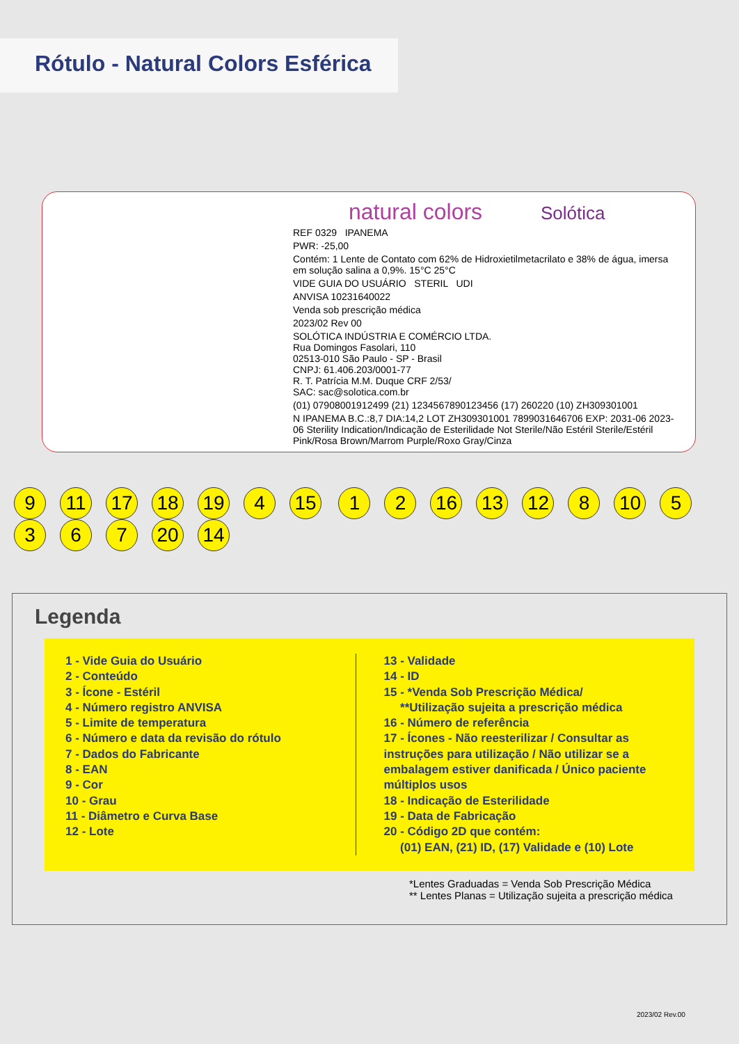Rótulo - Natural Colors Esférica
natural colors Solótica
REF 0329 IPANEMA
PWR: -25,00
Contém: 1 Lente de Contato com 62% de Hidroxietilmetacrilato e 38% de água, imersa em solução salina a 0,9%. 15°C 25°C
VIDE GUIA DO USUÁRIO STERIL UDI
ANVISA 10231640022
Venda sob prescrição médica
2023/02 Rev 00
SOLÓTICA INDÚSTRIA E COMÉRCIO LTDA.
Rua Domingos Fasolari, 110
02513-010 São Paulo - SP - Brasil
CNPJ: 61.406.203/0001-77
R. T. Patrícia M.M. Duque CRF 2/53/
SAC: sac@solotica.com.br
(01) 07908001912499 (21) 1234567890123456 (17) 260220 (10) ZH309301001
N IPANEMA B.C.:8,7 DIA:14,2 LOT ZH309301001 7899031646706 EXP: 2031-06 2023-06 Sterility Indication/Indicação de Esterilidade Not Sterile/Não Estéril Sterile/Estéril Pink/Rosa Brown/Marrom Purple/Roxo Gray/Cinza
9 11 17 18 19 4 15 1 2 16 13 12 8 10 5367 20 14
Legenda
1 - Vide Guia do Usuário
2 - Conteúdo
3 - Ícone - Estéril
4 - Número registro ANVISA
5 - Limite de temperatura
6 - Número e data da revisão do rótulo
7 - Dados do Fabricante
8 - EAN
9 - Cor
10 - Grau
11 - Diâmetro e Curva Base
12 - Lote
13 - Validade
14 - ID
15 - *Venda Sob Prescrição Médica/
**Utilização sujeita a prescrição médica
16 - Número de referência
17 - Ícones - Não reesterilizar / Consultar as instruções para utilização / Não utilizar se a embalagem estiver danificada / Único paciente múltiplos usos
18 - Indicação de Esterilidade
19 - Data de Fabricação
20 - Código 2D que contém:
(01) EAN, (21) ID, (17) Validade e (10) Lote
*Lentes Graduadas = Venda Sob Prescrição Médica
** Lentes Planas = Utilização sujeita a prescrição médica
2023/02 Rev.00